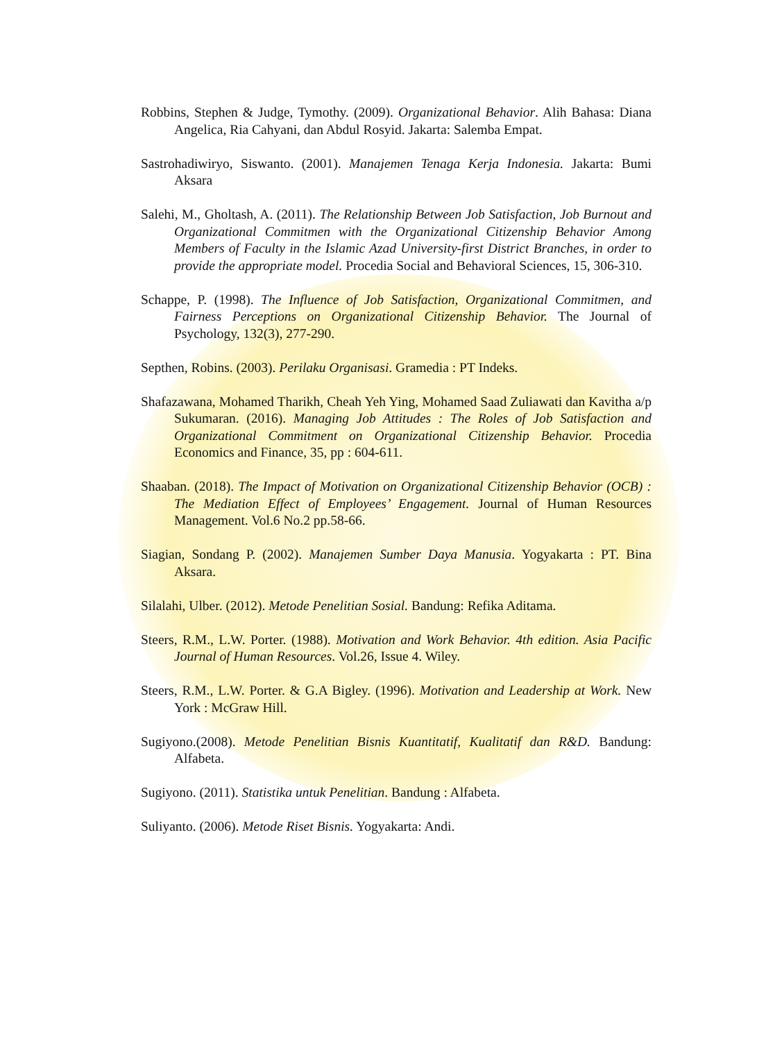Robbins, Stephen & Judge, Tymothy. (2009). Organizational Behavior. Alih Bahasa: Diana Angelica, Ria Cahyani, dan Abdul Rosyid. Jakarta: Salemba Empat.
Sastrohadiwiryo, Siswanto. (2001). Manajemen Tenaga Kerja Indonesia. Jakarta: Bumi Aksara
Salehi, M., Gholtash, A. (2011). The Relationship Between Job Satisfaction, Job Burnout and Organizational Commitmen with the Organizational Citizenship Behavior Among Members of Faculty in the Islamic Azad University-first District Branches, in order to provide the appropriate model. Procedia Social and Behavioral Sciences, 15, 306-310.
Schappe, P. (1998). The Influence of Job Satisfaction, Organizational Commitmen, and Fairness Perceptions on Organizational Citizenship Behavior. The Journal of Psychology, 132(3), 277-290.
Septhen, Robins. (2003). Perilaku Organisasi. Gramedia : PT Indeks.
Shafazawana, Mohamed Tharikh, Cheah Yeh Ying, Mohamed Saad Zuliawati dan Kavitha a/p Sukumaran. (2016). Managing Job Attitudes : The Roles of Job Satisfaction and Organizational Commitment on Organizational Citizenship Behavior. Procedia Economics and Finance, 35, pp : 604-611.
Shaaban. (2018). The Impact of Motivation on Organizational Citizenship Behavior (OCB) : The Mediation Effect of Employees’ Engagement. Journal of Human Resources Management. Vol.6 No.2 pp.58-66.
Siagian, Sondang P. (2002). Manajemen Sumber Daya Manusia. Yogyakarta : PT. Bina Aksara.
Silalahi, Ulber. (2012). Metode Penelitian Sosial. Bandung: Refika Aditama.
Steers, R.M., L.W. Porter. (1988). Motivation and Work Behavior. 4th edition. Asia Pacific Journal of Human Resources. Vol.26, Issue 4. Wiley.
Steers, R.M., L.W. Porter. & G.A Bigley. (1996). Motivation and Leadership at Work. New York : McGraw Hill.
Sugiyono.(2008). Metode Penelitian Bisnis Kuantitatif, Kualitatif dan R&D. Bandung: Alfabeta.
Sugiyono. (2011). Statistika untuk Penelitian. Bandung : Alfabeta.
Suliyanto. (2006). Metode Riset Bisnis. Yogyakarta: Andi.